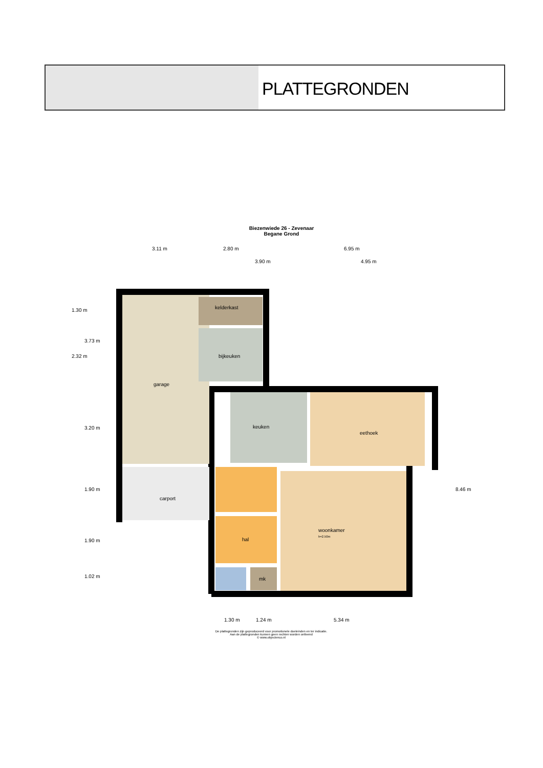PLATTEGRONDEN
Biezenwiede 26 - Zevenaar
Begane Grond
3.11 m 2.80 m 6.95 m
3.90 m 4.95 m
kelderkast
bijkeuken
garage
keuken
eethoek
carport
woonkamer
h=2.50m
hal
mk
1.30 m
3.73 m
2.32 m
3.20 m
1.90 m
1.90 m
1.02 m
8.46 m
1.30 m 1.24 m 5.34 m
De plattegronden zijn geproduceerd voor promotionele doeleinden en ter indicatie.
Aan de plattegronden kunnen geen rechten worden ontleend
© www.objectenco.nl